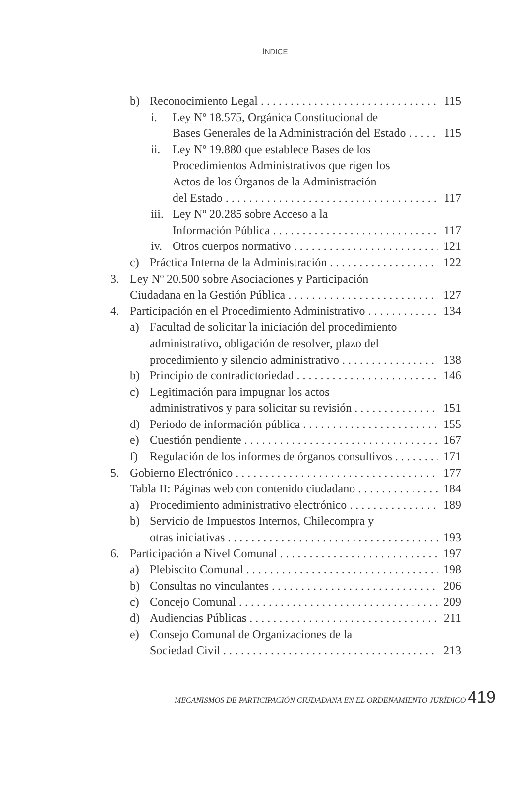ÍNDICE
b) Reconocimiento Legal 115
i. Ley Nº 18.575, Orgánica Constitucional de
Bases Generales de la Administración del Estado 115
ii. Ley Nº 19.880 que establece Bases de los
Procedimientos Administrativos que rigen los
Actos de los Órganos de la Administración
del Estado 117
iii. Ley Nº 20.285 sobre Acceso a la
Información Pública 117
iv. Otros cuerpos normativo 121
c) Práctica Interna de la Administración 122
3. Ley Nº 20.500 sobre Asociaciones y Participación
Ciudadana en la Gestión Pública 127
4. Participación en el Procedimiento Administrativo 134
a) Facultad de solicitar la iniciación del procedimiento
administrativo, obligación de resolver, plazo del
procedimiento y silencio administrativo 138
b) Principio de contradictoriedad 146
c) Legitimación para impugnar los actos
administrativos y para solicitar su revisión 151
d) Periodo de información pública 155
e) Cuestión pendiente 167
f) Regulación de los informes de órganos consultivos 171
5. Gobierno Electrónico 177
Tabla II: Páginas web con contenido ciudadano 184
a) Procedimiento administrativo electrónico 189
b) Servicio de Impuestos Internos, Chilecompra y
otras iniciativas 193
6. Participación a Nivel Comunal 197
a) Plebiscito Comunal 198
b) Consultas no vinculantes 206
c) Concejo Comunal 209
d) Audiencias Públicas 211
e) Consejo Comunal de Organizaciones de la
Sociedad Civil 213
MECANISMOS DE PARTICIPACIÓN CIUDADANA EN EL ORDENAMIENTO JURÍDICO 419